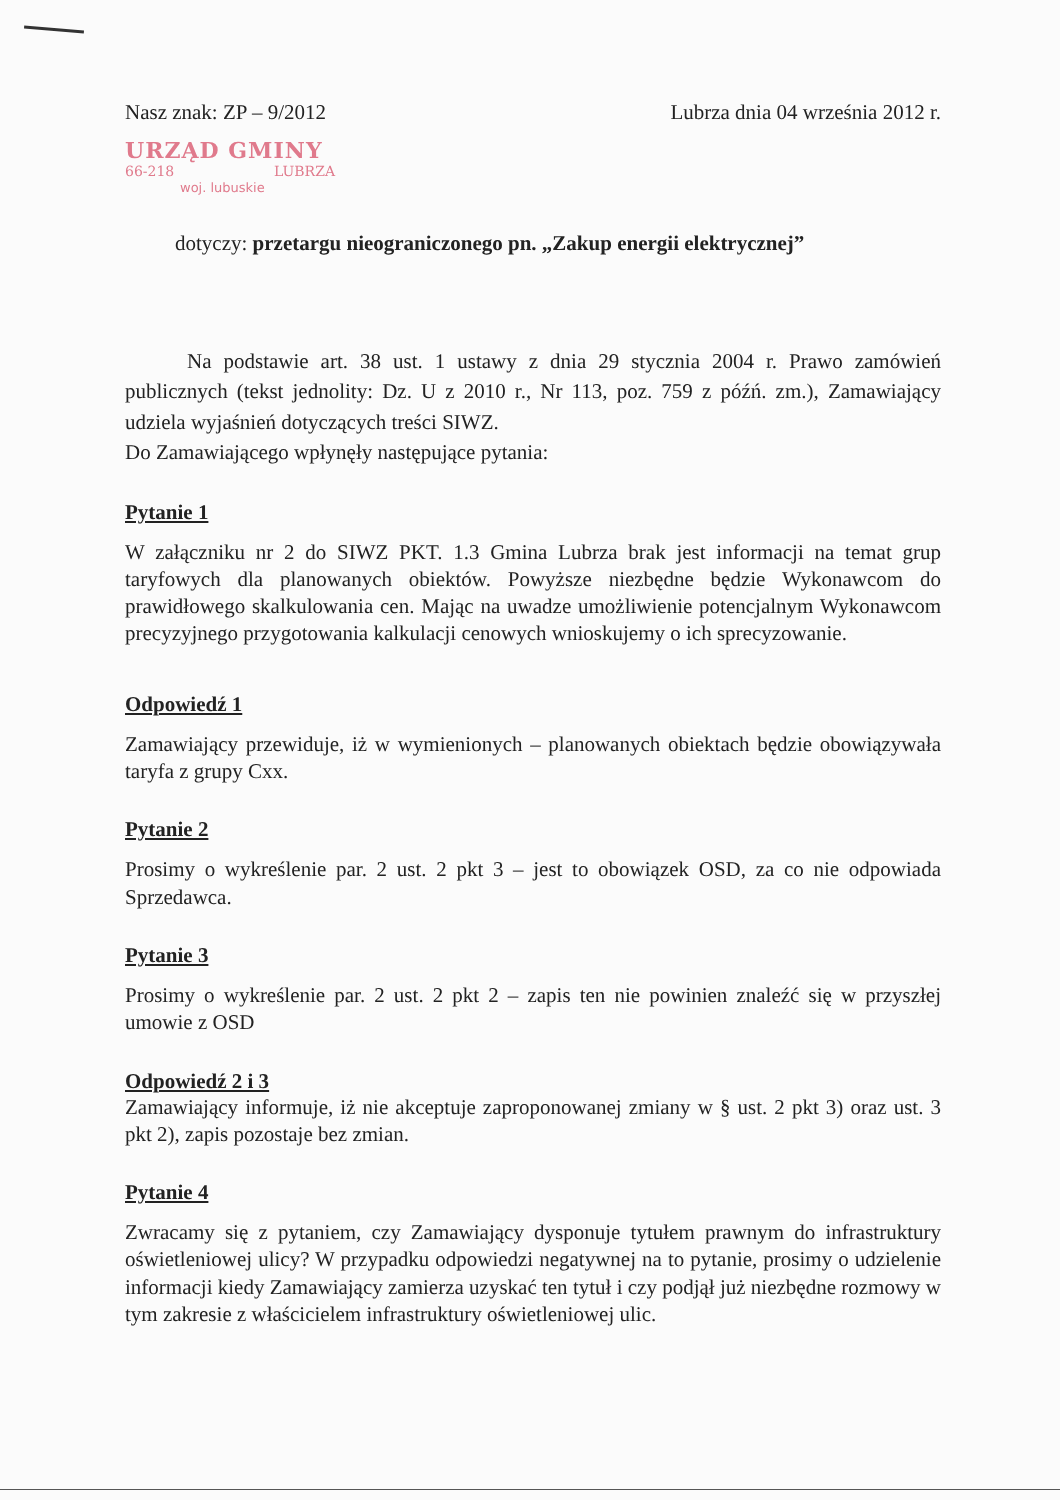Nasz znak: ZP – 9/2012 Lubrza dnia 04 września 2012 r.
URZĄD GMINY
66-218 LUBRZA
woj. lubuskie
dotyczy: przetargu nieograniczonego pn. „Zakup energii elektrycznej”
Na podstawie art. 38 ust. 1 ustawy z dnia 29 stycznia 2004 r. Prawo zamówień publicznych (tekst jednolity: Dz. U z 2010 r., Nr 113, poz. 759 z późń. zm.), Zamawiający udziela wyjaśnień dotyczących treści SIWZ.
Do Zamawiającego wpłynęły następujące pytania:
Pytanie 1
W załączniku nr 2 do SIWZ PKT. 1.3 Gmina Lubrza brak jest informacji na temat grup taryfowych dla planowanych obiektów. Powyższe niezbędne będzie Wykonawcom do prawidłowego skalkulowania cen. Mając na uwadze umożliwienie potencjalnym Wykonawcom precyzyjnego przygotowania kalkulacji cenowych wnioskujemy o ich sprecyzowanie.
Odpowiedź 1
Zamawiający przewiduje, iż w wymienionych – planowanych obiektach będzie obowiązywała taryfa z grupy Cxx.
Pytanie 2
Prosimy o wykreślenie par. 2 ust. 2 pkt 3 – jest to obowiązek OSD, za co nie odpowiada Sprzedawca.
Pytanie 3
Prosimy o wykreślenie par. 2 ust. 2 pkt 2 – zapis ten nie powinien znaleźć się w przyszłej umowie z OSD
Odpowiedź 2 i 3
Zamawiający informuje, iż nie akceptuje zaproponowanej zmiany w § ust. 2 pkt 3) oraz ust. 3 pkt 2), zapis pozostaje bez zmian.
Pytanie 4
Zwracamy się z pytaniem, czy Zamawiający dysponuje tytułem prawnym do infrastruktury oświetleniowej ulicy? W przypadku odpowiedzi negatywnej na to pytanie, prosimy o udzielenie informacji kiedy Zamawiający zamierza uzyskać ten tytuł i czy podjął już niezbędne rozmowy w tym zakresie z właścicielem infrastruktury oświetleniowej ulic.